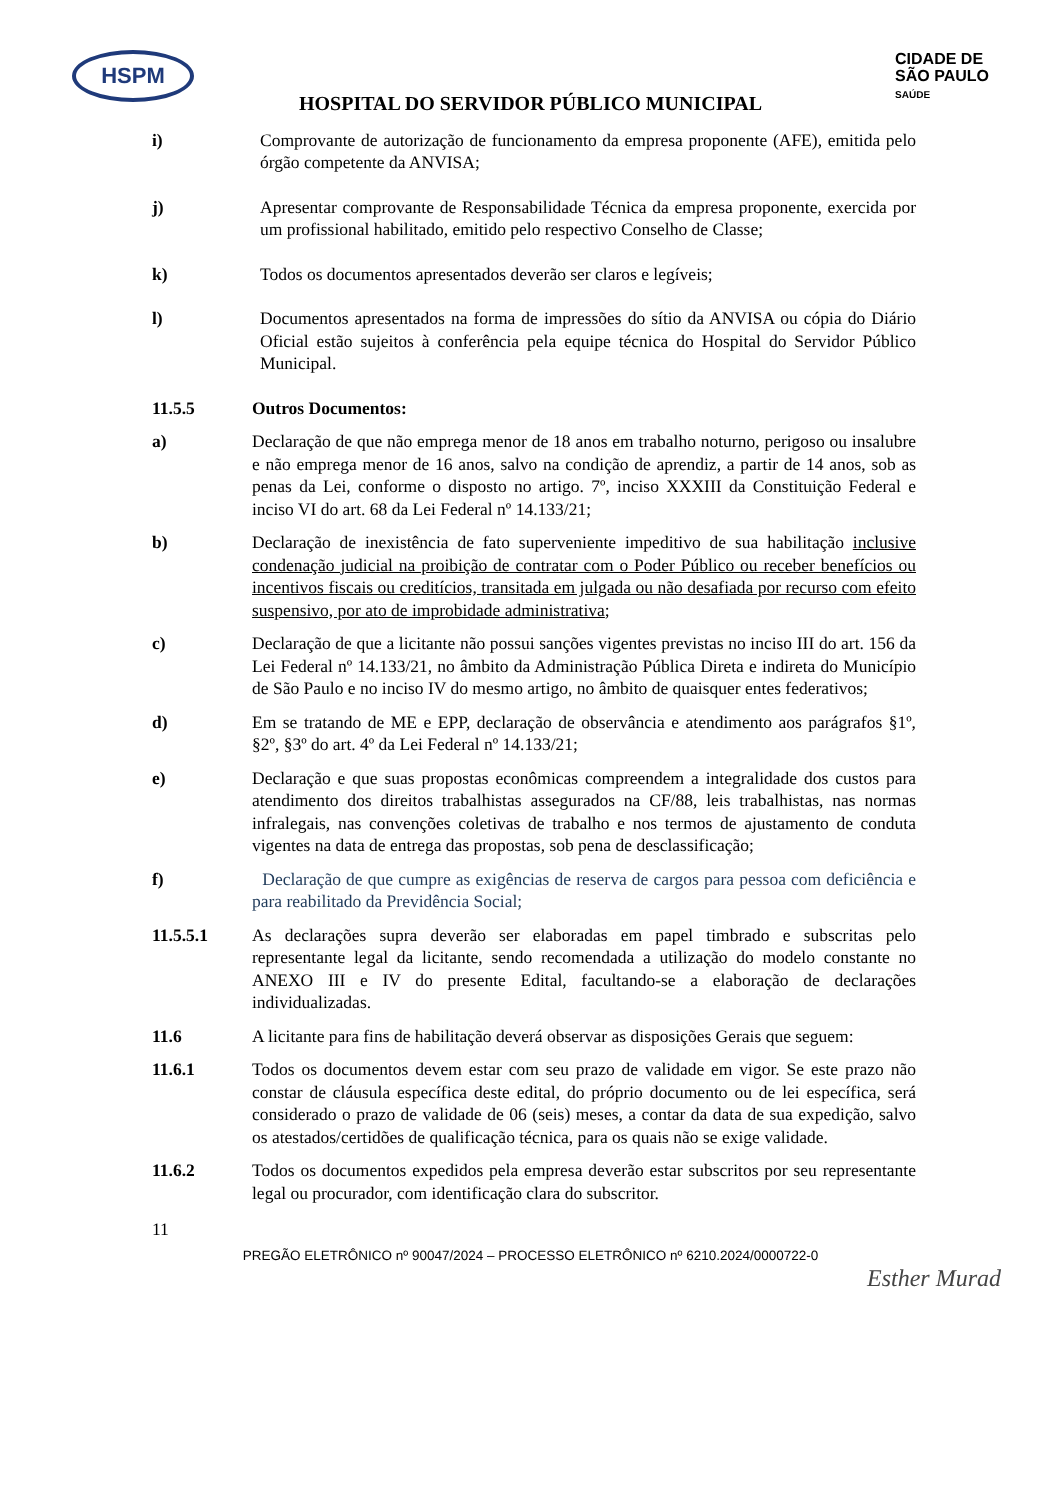HSPM
CIDADE DE
SÃO PAULO
SAÚDE
HOSPITAL DO SERVIDOR PÚBLICO MUNICIPAL
i) Comprovante de autorização de funcionamento da empresa proponente (AFE), emitida pelo órgão competente da ANVISA;
j) Apresentar comprovante de Responsabilidade Técnica da empresa proponente, exercida por um profissional habilitado, emitido pelo respectivo Conselho de Classe;
k) Todos os documentos apresentados deverão ser claros e legíveis;
l) Documentos apresentados na forma de impressões do sítio da ANVISA ou cópia do Diário Oficial estão sujeitos à conferência pela equipe técnica do Hospital do Servidor Público Municipal.
11.5.5 Outros Documentos:
a) Declaração de que não emprega menor de 18 anos em trabalho noturno, perigoso ou insalubre e não emprega menor de 16 anos, salvo na condição de aprendiz, a partir de 14 anos, sob as penas da Lei, conforme o disposto no artigo. 7º, inciso XXXIII da Constituição Federal e inciso VI do art. 68 da Lei Federal nº 14.133/21;
b) Declaração de inexistência de fato superveniente impeditivo de sua habilitação inclusive condenação judicial na proibição de contratar com o Poder Público ou receber benefícios ou incentivos fiscais ou creditícios, transitada em julgada ou não desafiada por recurso com efeito suspensivo, por ato de improbidade administrativa;
c) Declaração de que a licitante não possui sanções vigentes previstas no inciso III do art. 156 da Lei Federal nº 14.133/21, no âmbito da Administração Pública Direta e indireta do Município de São Paulo e no inciso IV do mesmo artigo, no âmbito de quaisquer entes federativos;
d) Em se tratando de ME e EPP, declaração de observância e atendimento aos parágrafos §1º, §2º, §3º do art. 4º da Lei Federal nº 14.133/21;
e) Declaração e que suas propostas econômicas compreendem a integralidade dos custos para atendimento dos direitos trabalhistas assegurados na CF/88, leis trabalhistas, nas normas infralegais, nas convenções coletivas de trabalho e nos termos de ajustamento de conduta vigentes na data de entrega das propostas, sob pena de desclassificação;
f) Declaração de que cumpre as exigências de reserva de cargos para pessoa com deficiência e para reabilitado da Previdência Social;
11.5.5.1 As declarações supra deverão ser elaboradas em papel timbrado e subscritas pelo representante legal da licitante, sendo recomendada a utilização do modelo constante no ANEXO III e IV do presente Edital, facultando-se a elaboração de declarações individualizadas.
11.6 A licitante para fins de habilitação deverá observar as disposições Gerais que seguem:
11.6.1 Todos os documentos devem estar com seu prazo de validade em vigor. Se este prazo não constar de cláusula específica deste edital, do próprio documento ou de lei específica, será considerado o prazo de validade de 06 (seis) meses, a contar da data de sua expedição, salvo os atestados/certidões de qualificação técnica, para os quais não se exige validade.
11.6.2 Todos os documentos expedidos pela empresa deverão estar subscritos por seu representante legal ou procurador, com identificação clara do subscritor.
11
PREGÃO ELETRÔNICO nº 90047/2024 – PROCESSO ELETRÔNICO nº 6210.2024/0000722-0
Esther Murad